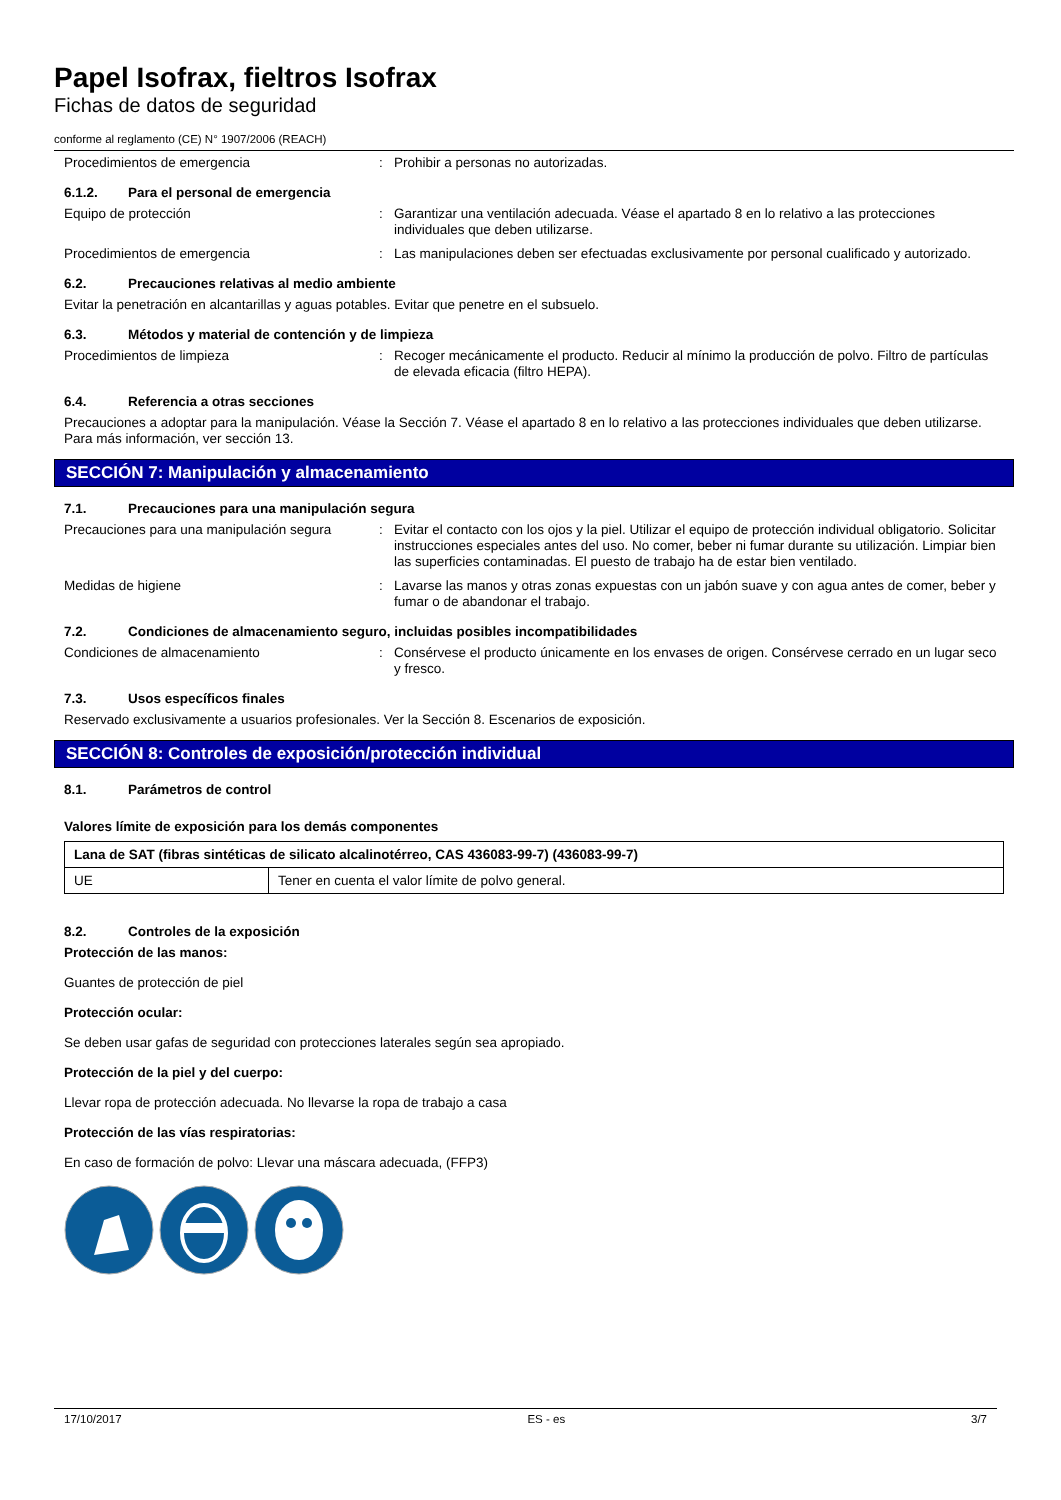Papel Isofrax, fieltros Isofrax
Fichas de datos de seguridad
conforme al reglamento (CE) N° 1907/2006 (REACH)
Procedimientos de emergencia : Prohibir a personas no autorizadas.
6.1.2. Para el personal de emergencia
Equipo de protección : Garantizar una ventilación adecuada. Véase el apartado 8 en lo relativo a las protecciones individuales que deben utilizarse.
Procedimientos de emergencia : Las manipulaciones deben ser efectuadas exclusivamente por personal cualificado y autorizado.
6.2. Precauciones relativas al medio ambiente
Evitar la penetración en alcantarillas y aguas potables. Evitar que penetre en el subsuelo.
6.3. Métodos y material de contención y de limpieza
Procedimientos de limpieza : Recoger mecánicamente el producto. Reducir al mínimo la producción de polvo. Filtro de partículas de elevada eficacia (filtro HEPA).
6.4. Referencia a otras secciones
Precauciones a adoptar para la manipulación. Véase la Sección 7. Véase el apartado 8 en lo relativo a las protecciones individuales que deben utilizarse. Para más información, ver sección 13.
SECCIÓN 7: Manipulación y almacenamiento
7.1. Precauciones para una manipulación segura
Precauciones para una manipulación segura
: Evitar el contacto con los ojos y la piel. Utilizar el equipo de protección individual obligatorio. Solicitar instrucciones especiales antes del uso. No comer, beber ni fumar durante su utilización. Limpiar bien las superficies contaminadas. El puesto de trabajo ha de estar bien ventilado.
Medidas de higiene : Lavarse las manos y otras zonas expuestas con un jabón suave y con agua antes de comer, beber y fumar o de abandonar el trabajo.
7.2. Condiciones de almacenamiento seguro, incluidas posibles incompatibilidades
Condiciones de almacenamiento : Consérvese el producto únicamente en los envases de origen. Consérvese cerrado en un lugar seco y fresco.
7.3. Usos específicos finales
Reservado exclusivamente a usuarios profesionales. Ver la Sección 8. Escenarios de exposición.
SECCIÓN 8: Controles de exposición/protección individual
8.1. Parámetros de control
Valores límite de exposición para los demás componentes
| Lana de SAT (fibras sintéticas de silicato alcalinotérreo, CAS 436083-99-7) (436083-99-7) | |
| UE | Tener en cuenta el valor límite de polvo general. |
8.2. Controles de la exposición
Protección de las manos:
Guantes de protección de piel
Protección ocular:
Se deben usar gafas de seguridad con protecciones laterales según sea apropiado.
Protección de la piel y del cuerpo:
Llevar ropa de protección adecuada. No llevarse la ropa de trabajo a casa
Protección de las vías respiratorias:
En caso de formación de polvo: Llevar una máscara adecuada, (FFP3)
17/10/2017 ES - es 3/7